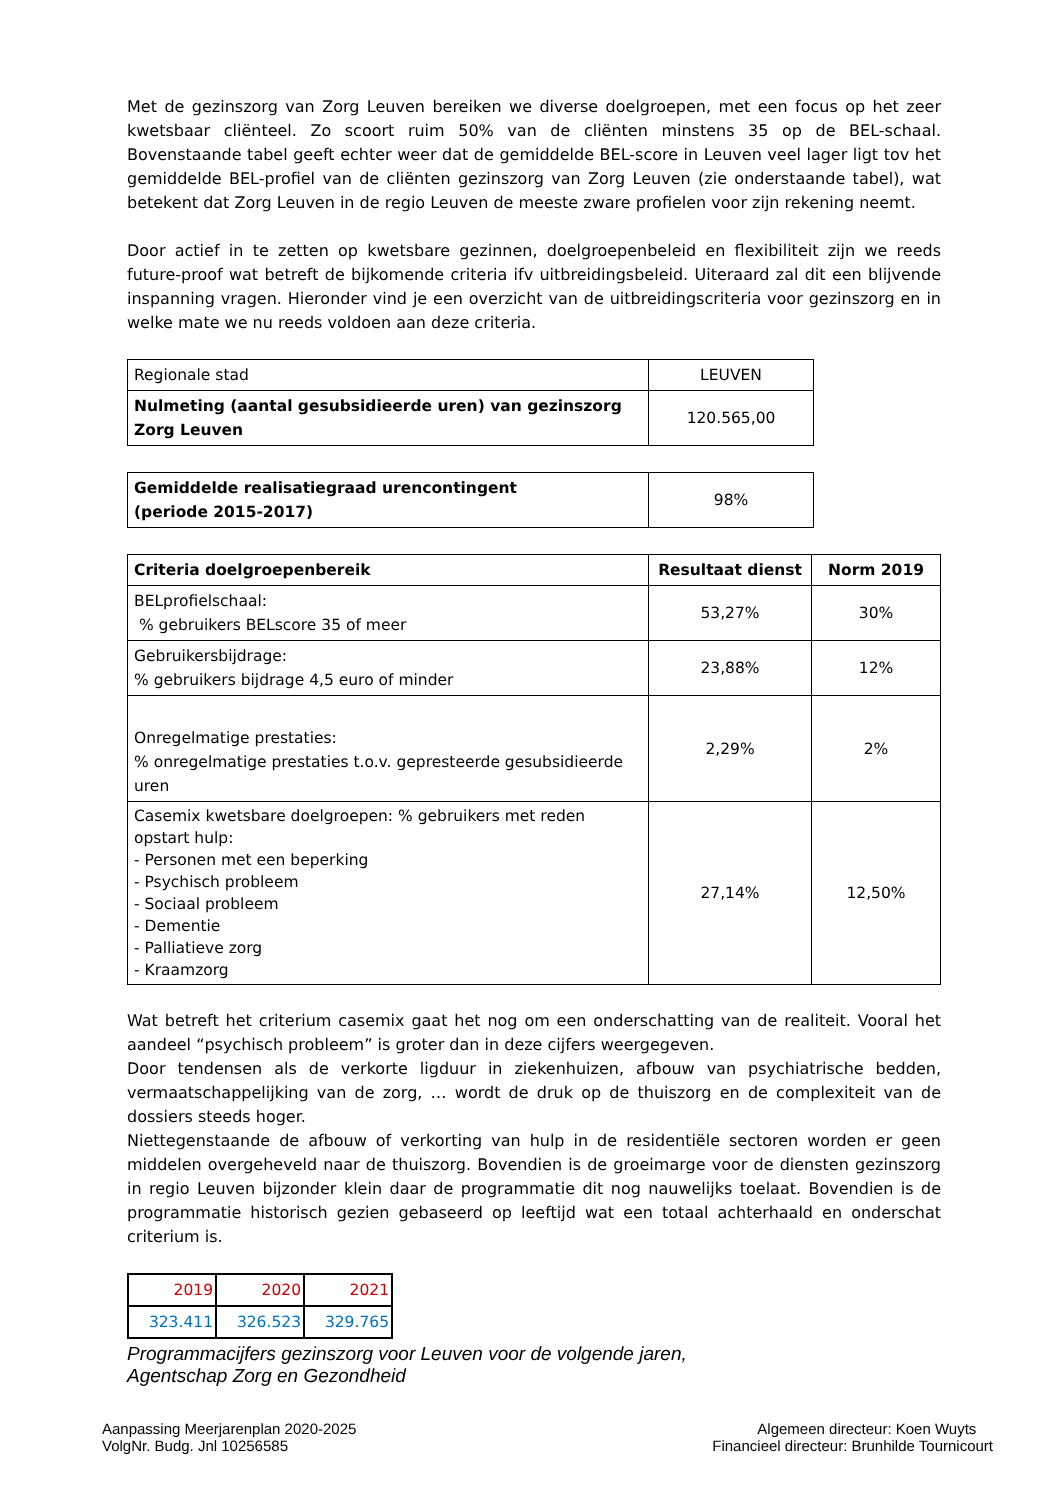Met de gezinszorg van Zorg Leuven bereiken we diverse doelgroepen, met een focus op het zeer kwetsbaar cliënteel. Zo scoort ruim 50% van de cliënten minstens 35 op de BEL-schaal. Bovenstaande tabel geeft echter weer dat de gemiddelde BEL-score in Leuven veel lager ligt tov het gemiddelde BEL-profiel van de cliënten gezinszorg van Zorg Leuven (zie onderstaande tabel), wat betekent dat Zorg Leuven in de regio Leuven de meeste zware profielen voor zijn rekening neemt.
Door actief in te zetten op kwetsbare gezinnen, doelgroepenbeleid en flexibiliteit zijn we reeds future-proof wat betreft de bijkomende criteria ifv uitbreidingsbeleid. Uiteraard zal dit een blijvende inspanning vragen. Hieronder vind je een overzicht van de uitbreidingscriteria voor gezinszorg en in welke mate we nu reeds voldoen aan deze criteria.
| Regionale stad | LEUVEN |
| Nulmeting (aantal gesubsidieerde uren) van gezinszorg Zorg Leuven | 120.565,00 |
| Gemiddelde realisatiegraad urencontingent (periode 2015-2017) | 98% |
| Criteria doelgroepenbereik | Resultaat dienst | Norm 2019 |
| --- | --- | --- |
| BELprofielschaal: % gebruikers BELscore 35 of meer | 53,27% | 30% |
| Gebruikersbijdrage: % gebruikers bijdrage 4,5 euro of minder | 23,88% | 12% |
| Onregelmatige prestaties: % onregelmatige prestaties t.o.v. gepresteerde gesubsidieerde uren | 2,29% | 2% |
| Casemix kwetsbare doelgroepen: % gebruikers met reden opstart hulp: - Personen met een beperking - Psychisch probleem - Sociaal probleem - Dementie - Palliatieve zorg - Kraamzorg | 27,14% | 12,50% |
Wat betreft het criterium casemix gaat het nog om een onderschatting van de realiteit. Vooral het aandeel “psychisch probleem” is groter dan in deze cijfers weergegeven.
Door tendensen als de verkorte ligduur in ziekenhuizen, afbouw van psychiatrische bedden, vermaatschappelijking van de zorg, … wordt de druk op de thuiszorg en de complexiteit van de dossiers steeds hoger.
Niettegenstaande de afbouw of verkorting van hulp in de residentiële sectoren worden er geen middelen overgeheveld naar de thuiszorg. Bovendien is de groeimarge voor de diensten gezinszorg in regio Leuven bijzonder klein daar de programmatie dit nog nauwelijks toelaat. Bovendien is de programmatie historisch gezien gebaseerd op leeftijd wat een totaal achterhaald en onderschat criterium is.
| 2019 | 2020 | 2021 |
| 323.411 | 326.523 | 329.765 |
Programmacijfers gezinszorg voor Leuven voor de volgende jaren,
Agentschap Zorg en Gezondheid
Aanpassing Meerjarenplan 2020-2025
VolgNr. Budg. Jnl 10256585
Algemeen directeur: Koen Wuyts
Financieel directeur: Brunhilde Tournicourt